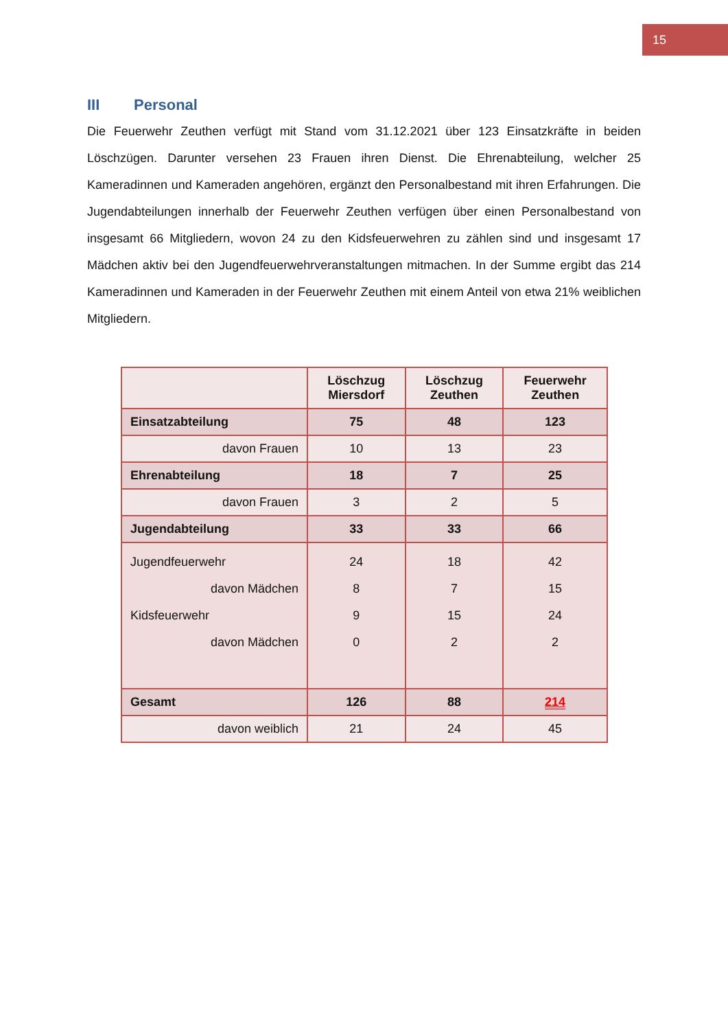15
III Personal
Die Feuerwehr Zeuthen verfügt mit Stand vom 31.12.2021 über 123 Einsatzkräfte in beiden Löschzügen. Darunter versehen 23 Frauen ihren Dienst. Die Ehrenabteilung, welcher 25 Kameradinnen und Kameraden angehören, ergänzt den Personalbestand mit ihren Erfahrungen. Die Jugendabteilungen innerhalb der Feuerwehr Zeuthen verfügen über einen Personalbestand von insgesamt 66 Mitgliedern, wovon 24 zu den Kidsfeuerwehren zu zählen sind und insgesamt 17 Mädchen aktiv bei den Jugendfeuerwehrveranstaltungen mitmachen. In der Summe ergibt das 214 Kameradinnen und Kameraden in der Feuerwehr Zeuthen mit einem Anteil von etwa 21% weiblichen Mitgliedern.
| | Löschzug Miersdorf | Löschzug Zeuthen | Feuerwehr Zeuthen |
| --- | --- | --- | --- |
| Einsatzabteilung | 75 | 48 | 123 |
| davon Frauen | 10 | 13 | 23 |
| Ehrenabteilung | 18 | 7 | 25 |
| davon Frauen | 3 | 2 | 5 |
| Jugendabteilung | 33 | 33 | 66 |
| Jugendfeuerwehr davon Mädchen Kidsfeuerwehr davon Mädchen | 24 8 9 0 | 18 7 15 2 | 42 15 24 2 |
| Gesamt | 126 | 88 | 214 |
| davon weiblich | 21 | 24 | 45 |